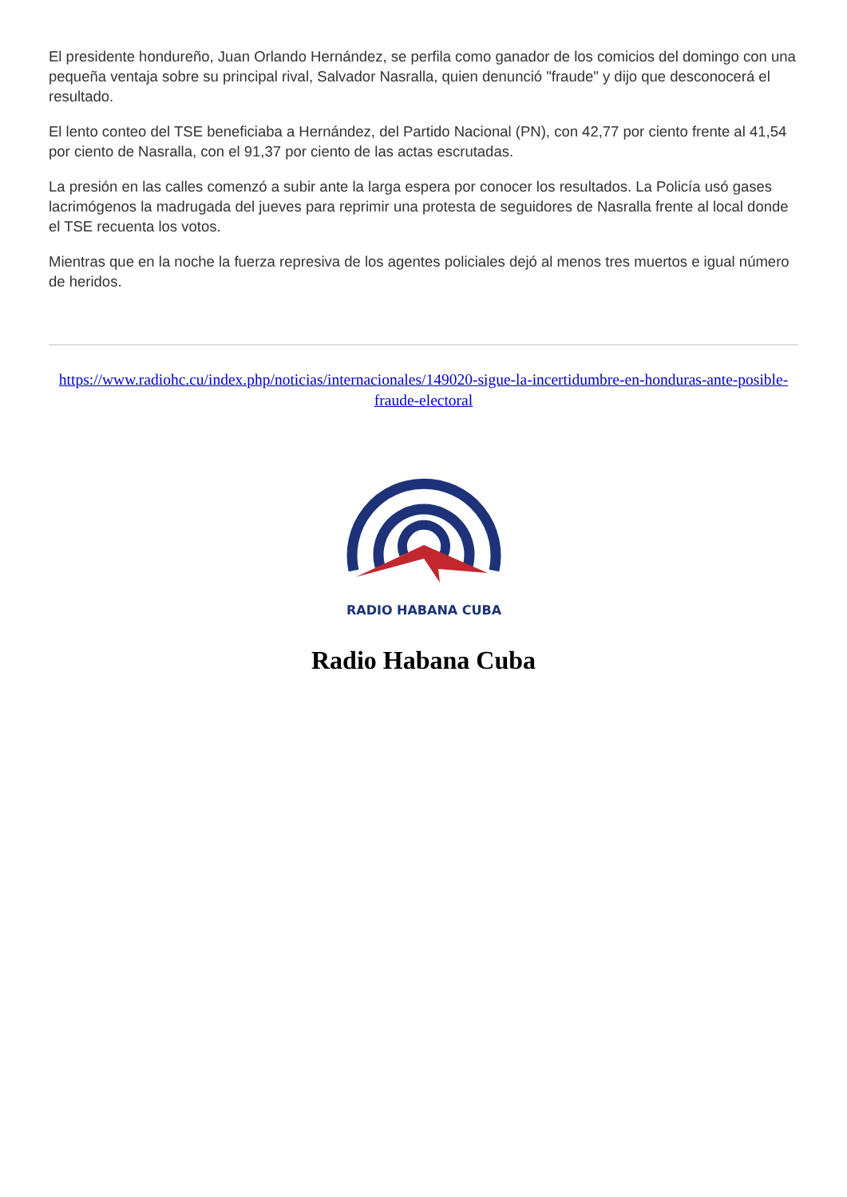El presidente hondureño, Juan Orlando Hernández, se perfila como ganador de los comicios del domingo con una pequeña ventaja sobre su principal rival, Salvador Nasralla, quien denunció "fraude" y dijo que desconocerá el resultado.
El lento conteo del TSE beneficiaba a Hernández, del Partido Nacional (PN), con 42,77 por ciento frente al 41,54 por ciento de Nasralla, con el 91,37 por ciento de las actas escrutadas.
La presión en las calles comenzó a subir ante la larga espera por conocer los resultados. La Policía usó gases lacrimógenos la madrugada del jueves para reprimir una protesta de seguidores de Nasralla frente al local donde el TSE recuenta los votos.
Mientras que en la noche la fuerza represiva de los agentes policiales dejó al menos tres muertos e igual número de heridos.
https://www.radiohc.cu/index.php/noticias/internacionales/149020-sigue-la-incertidumbre-en-honduras-ante-posible-fraude-electoral
RADIO HABANA CUBA
Radio Habana Cuba